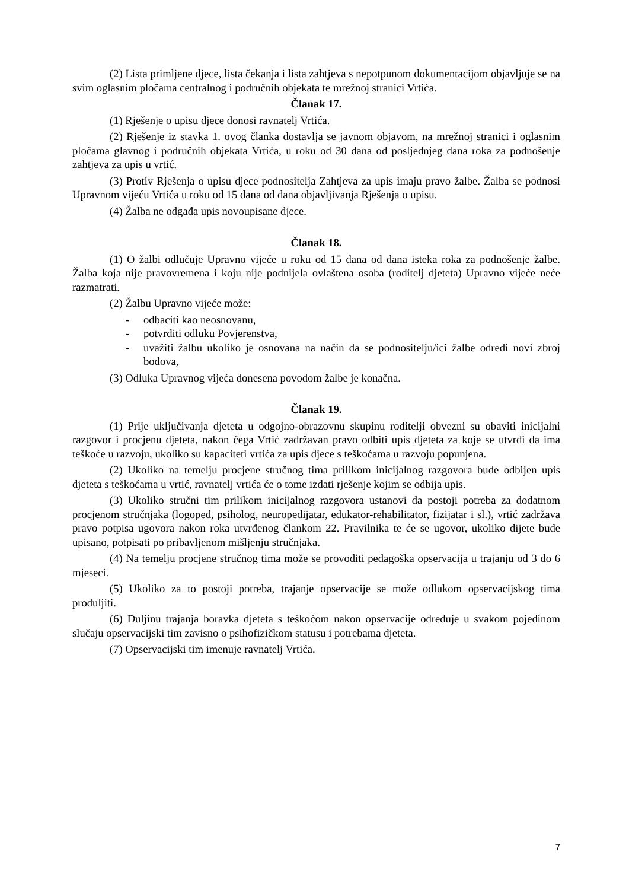(2) Lista primljene djece, lista čekanja i lista zahtjeva s nepotpunom dokumentacijom objavljuje se na svim oglasnim pločama centralnog i područnih objekata te mrežnoj stranici Vrtića.
Članak 17.
(1) Rješenje o upisu djece donosi ravnatelj Vrtića.
(2) Rješenje iz stavka 1. ovog članka dostavlja se javnom objavom, na mrežnoj stranici i oglasnim pločama glavnog i područnih objekata Vrtića, u roku od 30 dana od posljednjeg dana roka za podnošenje zahtjeva za upis u vrtić.
(3) Protiv Rješenja o upisu djece podnositelja Zahtjeva za upis imaju pravo žalbe. Žalba se podnosi Upravnom vijeću Vrtića u roku od 15 dana od dana objavljivanja Rješenja o upisu.
(4) Žalba ne odgađa upis novoupisane djece.
Članak 18.
(1) O žalbi odlučuje Upravno vijeće u roku od 15 dana od dana isteka roka za podnošenje žalbe. Žalba koja nije pravovremena i koju nije podnijela ovlaštena osoba (roditelj djeteta) Upravno vijeće neće razmatrati.
(2) Žalbu Upravno vijeće može:
- odbaciti kao neosnovanu,
- potvrditi odluku Povjerenstva,
- uvažiti žalbu ukoliko je osnovana na način da se podnositelju/ici žalbe odredi novi zbroj bodova,
(3) Odluka Upravnog vijeća donesena povodom žalbe je konačna.
Članak 19.
(1) Prije uključivanja djeteta u odgojno-obrazovnu skupinu roditelji obvezni su obaviti inicijalni razgovor i procjenu djeteta, nakon čega Vrtić zadržavan pravo odbiti upis djeteta za koje se utvrdi da ima teškoće u razvoju, ukoliko su kapaciteti vrtića za upis djece s teškoćama u razvoju popunjena.
(2) Ukoliko na temelju procjene stručnog tima prilikom inicijalnog razgovora bude odbijen upis djeteta s teškoćama u vrtić, ravnatelj vrtića će o tome izdati rješenje kojim se odbija upis.
(3) Ukoliko stručni tim prilikom inicijalnog razgovora ustanovi da postoji potreba za dodatnom procjenom stručnjaka (logoped, psiholog, neuropedijatar, edukator-rehabilitator, fizijatar i sl.), vrtić zadržava pravo potpisa ugovora nakon roka utvrđenog člankom 22. Pravilnika te će se ugovor, ukoliko dijete bude upisano, potpisati po pribavljenom mišljenju stručnjaka.
(4) Na temelju procjene stručnog tima može se provoditi pedagoška opservacija u trajanju od 3 do 6 mjeseci.
(5) Ukoliko za to postoji potreba, trajanje opservacije se može odlukom opservacijskog tima produljiti.
(6) Duljinu trajanja boravka djeteta s teškoćom nakon opservacije određuje u svakom pojedinom slučaju opservacijski tim zavisno o psihofizičkom statusu i potrebama djeteta.
(7) Opservacijski tim imenuje ravnatelj Vrtića.
7